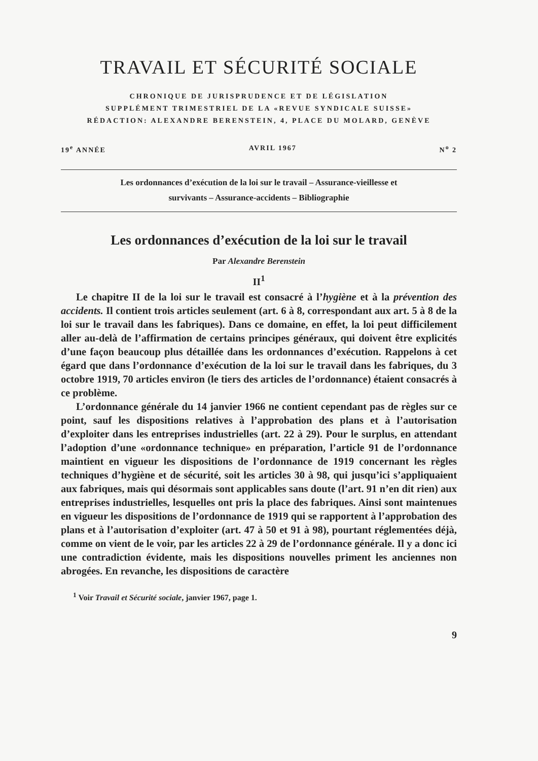TRAVAIL ET SÉCURITÉ SOCIALE
CHRONIQUE DE JURISPRUDENCE ET DE LÉGISLATION
SUPPLÉMENT TRIMESTRIEL DE LA «REVUE SYNDICALE SUISSE»
RÉDACTION: ALEXANDRE BERENSTEIN, 4, PLACE DU MOLARD, GENÈVE
19<sup>e</sup> ANNÉE AVRIL 1967 N<sup>o</sup> 2
Les ordonnances d’exécution de la loi sur le travail – Assurance-vieillesse et
survivants – Assurance-accidents – Bibliographie
Les ordonnances d’exécution de la loi sur le travail
Par Alexandre Berenstein
II<sup>1</sup>
Le chapitre II de la loi sur le travail est consacré à l’hygiène et à la prévention des accidents. Il contient trois articles seulement (art. 6 à 8, correspondant aux art. 5 à 8 de la loi sur le travail dans les fabriques). Dans ce domaine, en effet, la loi peut difficilement aller au-delà de l’affirmation de certains principes généraux, qui doivent être explicités d’une façon beaucoup plus détaillée dans les ordonnances d’exécution. Rappelons à cet égard que dans l’ordonnance d’exécution de la loi sur le travail dans les fabriques, du 3 octobre 1919, 70 articles environ (le tiers des articles de l’ordonnance) étaient consacrés à ce problème.
L’ordonnance générale du 14 janvier 1966 ne contient cependant pas de règles sur ce point, sauf les dispositions relatives à l’approbation des plans et à l’autorisation d’exploiter dans les entreprises industrielles (art. 22 à 29). Pour le surplus, en attendant l’adoption d’une «ordonnance technique» en préparation, l’article 91 de l’ordonnance maintient en vigueur les dispositions de l’ordonnance de 1919 concernant les règles techniques d’hygiène et de sécurité, soit les articles 30 à 98, qui jusqu’ici s’appliquaient aux fabriques, mais qui désormais sont applicables sans doute (l’art. 91 n’en dit rien) aux entreprises industrielles, lesquelles ont pris la place des fabriques. Ainsi sont maintenues en vigueur les dispositions de l’ordonnance de 1919 qui se rapportent à l’approbation des plans et à l’autorisation d’exploiter (art. 47 à 50 et 91 à 98), pourtant réglementées déjà, comme on vient de le voir, par les articles 22 à 29 de l’ordonnance générale. Il y a donc ici une contradiction évidente, mais les dispositions nouvelles priment les anciennes non abrogées. En revanche, les dispositions de caractère
<sup>1</sup> Voir Travail et Sécurité sociale, janvier 1967, page 1.
9